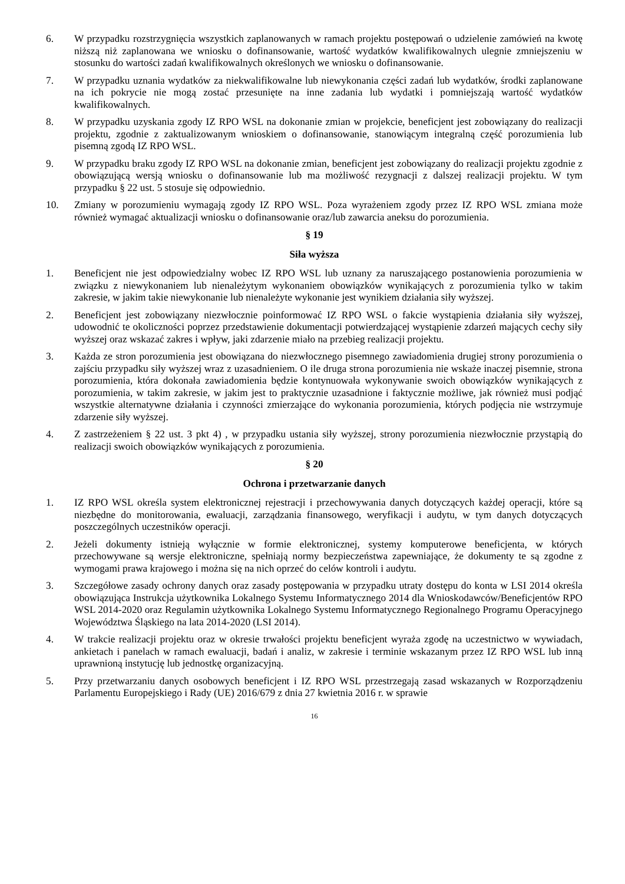6. W przypadku rozstrzygnięcia wszystkich zaplanowanych w ramach projektu postępowań o udzielenie zamówień na kwotę niższą niż zaplanowana we wniosku o dofinansowanie, wartość wydatków kwalifikowalnych ulegnie zmniejszeniu w stosunku do wartości zadań kwalifikowalnych określonych we wniosku o dofinansowanie.
7. W przypadku uznania wydatków za niekwalifikowalne lub niewykonania części zadań lub wydatków, środki zaplanowane na ich pokrycie nie mogą zostać przesunięte na inne zadania lub wydatki i pomniejszają wartość wydatków kwalifikowalnych.
8. W przypadku uzyskania zgody IZ RPO WSL na dokonanie zmian w projekcie, beneficjent jest zobowiązany do realizacji projektu, zgodnie z zaktualizowanym wnioskiem o dofinansowanie, stanowiącym integralną część porozumienia lub pisemną zgodą IZ RPO WSL.
9. W przypadku braku zgody IZ RPO WSL na dokonanie zmian, beneficjent jest zobowiązany do realizacji projektu zgodnie z obowiązującą wersją wniosku o dofinansowanie lub ma możliwość rezygnacji z dalszej realizacji projektu. W tym przypadku § 22 ust. 5 stosuje się odpowiednio.
10. Zmiany w porozumieniu wymagają zgody IZ RPO WSL. Poza wyrażeniem zgody przez IZ RPO WSL zmiana może również wymagać aktualizacji wniosku o dofinansowanie oraz/lub zawarcia aneksu do porozumienia.
§ 19
Siła wyższa
1. Beneficjent nie jest odpowiedzialny wobec IZ RPO WSL lub uznany za naruszającego postanowienia porozumienia w związku z niewykonaniem lub nienależytym wykonaniem obowiązków wynikających z porozumienia tylko w takim zakresie, w jakim takie niewykonanie lub nienależyte wykonanie jest wynikiem działania siły wyższej.
2. Beneficjent jest zobowiązany niezwłocznie poinformować IZ RPO WSL o fakcie wystąpienia działania siły wyższej, udowodnić te okoliczności poprzez przedstawienie dokumentacji potwierdzającej wystąpienie zdarzeń mających cechy siły wyższej oraz wskazać zakres i wpływ, jaki zdarzenie miało na przebieg realizacji projektu.
3. Każda ze stron porozumienia jest obowiązana do niezwłocznego pisemnego zawiadomienia drugiej strony porozumienia o zajściu przypadku siły wyższej wraz z uzasadnieniem. O ile druga strona porozumienia nie wskaże inaczej pisemnie, strona porozumienia, która dokonała zawiadomienia będzie kontynuowała wykonywanie swoich obowiązków wynikających z porozumienia, w takim zakresie, w jakim jest to praktycznie uzasadnione i faktycznie możliwe, jak również musi podjąć wszystkie alternatywne działania i czynności zmierzające do wykonania porozumienia, których podjęcia nie wstrzymuje zdarzenie siły wyższej.
4. Z zastrzeżeniem § 22 ust. 3 pkt 4) , w przypadku ustania siły wyższej, strony porozumienia niezwłocznie przystąpią do realizacji swoich obowiązków wynikających z porozumienia.
§ 20
Ochrona i przetwarzanie danych
1. IZ RPO WSL określa system elektronicznej rejestracji i przechowywania danych dotyczących każdej operacji, które są niezbędne do monitorowania, ewaluacji, zarządzania finansowego, weryfikacji i audytu, w tym danych dotyczących poszczególnych uczestników operacji.
2. Jeżeli dokumenty istnieją wyłącznie w formie elektronicznej, systemy komputerowe beneficjenta, w których przechowywane są wersje elektroniczne, spełniają normy bezpieczeństwa zapewniające, że dokumenty te są zgodne z wymogami prawa krajowego i można się na nich oprzeć do celów kontroli i audytu.
3. Szczegółowe zasady ochrony danych oraz zasady postępowania w przypadku utraty dostępu do konta w LSI 2014 określa obowiązująca Instrukcja użytkownika Lokalnego Systemu Informatycznego 2014 dla Wnioskodawców/Beneficjentów RPO WSL 2014-2020 oraz Regulamin użytkownika Lokalnego Systemu Informatycznego Regionalnego Programu Operacyjnego Województwa Śląskiego na lata 2014-2020 (LSI 2014).
4. W trakcie realizacji projektu oraz w okresie trwałości projektu beneficjent wyraża zgodę na uczestnictwo w wywiadach, ankietach i panelach w ramach ewaluacji, badań i analiz, w zakresie i terminie wskazanym przez IZ RPO WSL lub inną uprawnioną instytucję lub jednostkę organizacyjną.
5. Przy przetwarzaniu danych osobowych beneficjent i IZ RPO WSL przestrzegają zasad wskazanych w Rozporządzeniu Parlamentu Europejskiego i Rady (UE) 2016/679 z dnia 27 kwietnia 2016 r. w sprawie
16